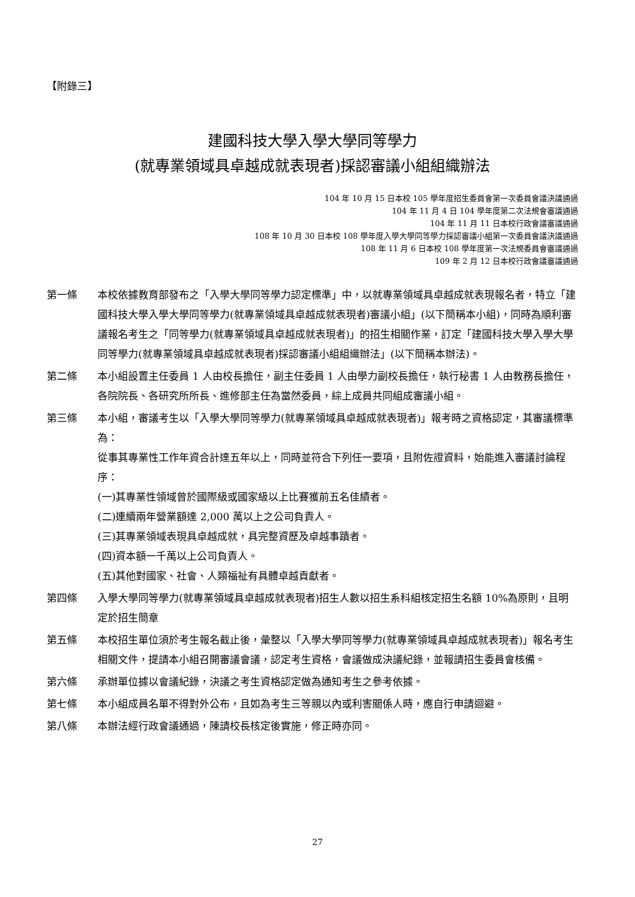【附錄三】
建國科技大學入學大學同等學力
(就專業領域具卓越成就表現者)採認審議小組組織辦法
104 年 10 月 15 日本校 105 學年度招生委員會第一次委員會議決議通過
104 年 11 月 4 日 104 學年度第二次法規會審議通過
104 年 11 月 11 日本校行政會議審議通過
108 年 10 月 30 日本校 108 學年度入學大學同等學力採認審議小組第一次委員會議決議通過
108 年 11 月 6 日本校 108 學年度第一次法規委員會審議通過
109 年 2 月 12 日本校行政會議審議通過
第一條 本校依據教育部發布之「入學大學同等學力認定標準」中，以就專業領域具卓越成就表現報名者，特立「建國科技大學入學大學同等學力(就專業領域具卓越成就表現者)審議小組」(以下簡稱本小組)，同時為順利審議報名考生之「同等學力(就專業領域具卓越成就表現者)」的招生相關作業，訂定「建國科技大學入學大學同等學力(就專業領域具卓越成就表現者)採認審議小組組織辦法」(以下簡稱本辦法)。
第二條 本小組設置主任委員 1 人由校長擔任，副主任委員 1 人由學力副校長擔任，執行秘書 1 人由教務長擔任，各院院長、各研究所所長、進修部主任為當然委員，綜上成員共同組成審議小組。
第三條 本小組，審議考生以「入學大學同等學力(就專業領域具卓越成就表現者)」報考時之資格認定，其審議標準為：
從事其專業性工作年資合計達五年以上，同時並符合下列任一要項，且附佐證資料，始能進入審議討論程序：
(一)其專業性領域曾於國際級或國家級以上比賽獲前五名佳績者。
(二)連續兩年營業額達 2,000 萬以上之公司負責人。
(三)其專業領域表現具卓越成就，具完整資歷及卓越事蹟者。
(四)資本額一千萬以上公司負責人。
(五)其他對國家、社會、人類福祉有具體卓越貢獻者。
第四條 入學大學同等學力(就專業領域具卓越成就表現者)招生人數以招生系科組核定招生名額 10%為原則，且明定於招生簡章
第五條 本校招生單位須於考生報名截止後，彙整以「入學大學同等學力(就專業領域具卓越成就表現者)」報名考生相關文件，提請本小組召開審議會議，認定考生資格，會議做成決議紀錄，並報請招生委員會核備。
第六條 承辦單位據以會議紀錄，決議之考生資格認定做為通知考生之參考依據。
第七條 本小組成員名單不得對外公布，且如為考生三等親以內或利害關係人時，應自行申請迴避。
第八條 本辦法經行政會議通過，陳請校長核定後實施，修正時亦同。
27